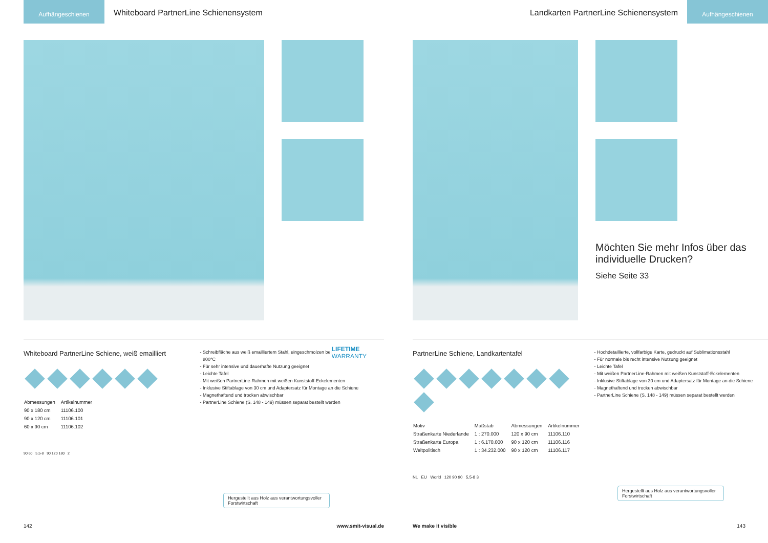Aufhängeschienen
Whiteboard PartnerLine Schienensystem
Whiteboard PartnerLine Schiene, weiß emailliert
| Abmessungen | Artikelnummer |
| --- | --- |
| 90 x 180 cm | 11106.100 |
| 90 x 120 cm | 11106.101 |
| 60 x 90 cm | 11106.102 |
90 60 5,5-8 90 120 180 2
LIFETIME
WARRANTY
Schreibfläche aus weiß emailliertem Stahl, eingeschmolzen bei 800°C
Für sehr intensive und dauerhafte Nutzung geeignet
Leichte Tafel
Mit weißen PartnerLine-Rahmen mit weißen Kunststoff-Eckelementen
Inklusive Stiftablage von 30 cm und Adaptersatz für Montage an die Schiene
Magnethaftend und trocken abwischbar
PartnerLine Schiene (S. 148 - 149) müssen separat bestellt werden
Hergestellt aus Holz aus verantwortungsvoller Forstwirtschaft
142 www.smit-visual.de
Landkarten PartnerLine Schienensystem
Aufhängeschienen
Möchten Sie mehr Infos über das individuelle Drucken?
Siehe Seite 33
PartnerLine Schiene, Landkartentafel
| Motiv | Maßstab | Abmessungen | Artikelnummer |
| --- | --- | --- | --- |
| Straßenkarte Niederlande | 1 : 270.000 | 120 x 90 cm | 11106.110 |
| Straßenkarte Europa | 1 : 6.170.000 | 90 x 120 cm | 11106.116 |
| Weltpolitisch | 1 : 34.232.000 | 90 x 120 cm | 11106.117 |
NL EU World 120 90 90 5,5-8 3
Hochdetaillierte, vollfarbige Karte, gedruckt auf Sublimationsstahl
Für normale bis recht intensive Nutzung geeignet
Leichte Tafel
Mit weißen PartnerLine-Rahmen mit weißen Kunststoff-Eckelementen
Inklusive Stiftablage von 30 cm und Adaptersatz für Montage an die Schiene
Magnethaftend und trocken abwischbar
PartnerLine Schiene (S. 148 - 149) müssen separat bestellt werden
Hergestellt aus Holz aus verantwortungsvoller Forstwirtschaft
We make it visible 143